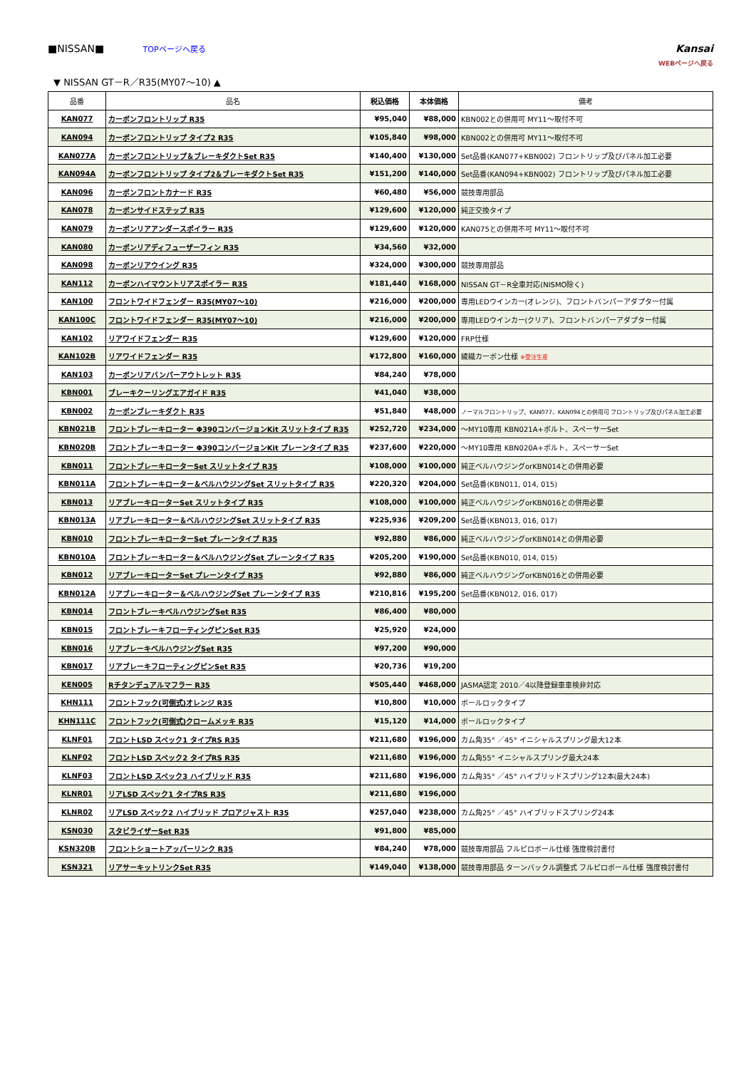■NISSAN■ TOPページへ戻る
Kansai
WEBページへ戻る
▼ NISSAN GT－R／R35(MY07～10) ▲
| 品番 | 品名 | 税込価格 | 本体価格 | 備考 |
| --- | --- | --- | --- | --- |
| KAN077 | カーボンフロントリップ R35 | ¥95,040 | ¥88,000 | KBN002との併用可 MY11～取付不可 |
| KAN094 | カーボンフロントリップ タイプ2 R35 | ¥105,840 | ¥98,000 | KBN002との併用可 MY11～取付不可 |
| KAN077A | カーボンフロントリップ＆ブレーキダクトSet R35 | ¥140,400 | ¥130,000 | Set品番(KAN077+KBN002) フロントリップ及びパネル加工必要 |
| KAN094A | カーボンフロントリップ タイプ2＆ブレーキダクトSet R35 | ¥151,200 | ¥140,000 | Set品番(KAN094+KBN002) フロントリップ及びパネル加工必要 |
| KAN096 | カーボンフロントカナード R35 | ¥60,480 | ¥56,000 | 競技専用部品 |
| KAN078 | カーボンサイドステップ R35 | ¥129,600 | ¥120,000 | 純正交換タイプ |
| KAN079 | カーボンリアアンダースポイラー R35 | ¥129,600 | ¥120,000 | KAN075との併用不可 MY11～取付不可 |
| KAN080 | カーボンリアディフューザーフィン R35 | ¥34,560 | ¥32,000 | |
| KAN098 | カーボンリアウイング R35 | ¥324,000 | ¥300,000 | 競技専用部品 |
| KAN112 | カーボンハイマウントリアスポイラー R35 | ¥181,440 | ¥168,000 | NISSAN GT－R全車対応(NISMO除く) |
| KAN100 | フロントワイドフェンダー R35(MY07～10) | ¥216,000 | ¥200,000 | 専用LEDウインカー(オレンジ)、フロントバンパーアダプター付属 |
| KAN100C | フロントワイドフェンダー R35(MY07～10) | ¥216,000 | ¥200,000 | 専用LEDウインカー(クリア)、フロントバンパーアダプター付属 |
| KAN102 | リアワイドフェンダー R35 | ¥129,600 | ¥120,000 | FRP仕様 |
| KAN102B | リアワイドフェンダー R35 | ¥172,800 | ¥160,000 | 綾織カーボン仕様 ※受注生産 |
| KAN103 | カーボンリアバンパーアウトレット R35 | ¥84,240 | ¥78,000 | |
| KBN001 | ブレーキクーリングエアガイド R35 | ¥41,040 | ¥38,000 | |
| KBN002 | カーボンブレーキダクト R35 | ¥51,840 | ¥48,000 | ノーマルフロントリップ、KAN077、KAN094との併用可 フロントリップ及びパネル加工必要 |
| KBN021B | フロントブレーキローター Φ390コンバージョンKit スリットタイプ R35 | ¥252,720 | ¥234,000 | ～MY10専用 KBN021A+ボルト、スペーサーSet |
| KBN020B | フロントブレーキローター Φ390コンバージョンKit プレーンタイプ R35 | ¥237,600 | ¥220,000 | ～MY10専用 KBN020A+ボルト、スペーサーSet |
| KBN011 | フロントブレーキローターSet スリットタイプ R35 | ¥108,000 | ¥100,000 | 純正ベルハウジングorKBN014との併用必要 |
| KBN011A | フロントブレーキローター＆ベルハウジングSet スリットタイプ R35 | ¥220,320 | ¥204,000 | Set品番(KBN011, 014, 015) |
| KBN013 | リアブレーキローターSet スリットタイプ R35 | ¥108,000 | ¥100,000 | 純正ベルハウジングorKBN016との併用必要 |
| KBN013A | リアブレーキローター＆ベルハウジングSet スリットタイプ R35 | ¥225,936 | ¥209,200 | Set品番(KBN013, 016, 017) |
| KBN010 | フロントブレーキローターSet プレーンタイプ R35 | ¥92,880 | ¥86,000 | 純正ベルハウジングorKBN014との併用必要 |
| KBN010A | フロントブレーキローター＆ベルハウジングSet プレーンタイプ R35 | ¥205,200 | ¥190,000 | Set品番(KBN010, 014, 015) |
| KBN012 | リアブレーキローターSet プレーンタイプ R35 | ¥92,880 | ¥86,000 | 純正ベルハウジングorKBN016との併用必要 |
| KBN012A | リアブレーキローター＆ベルハウジングSet プレーンタイプ R35 | ¥210,816 | ¥195,200 | Set品番(KBN012, 016, 017) |
| KBN014 | フロントブレーキベルハウジングSet R35 | ¥86,400 | ¥80,000 | |
| KBN015 | フロントブレーキフローティングピンSet R35 | ¥25,920 | ¥24,000 | |
| KBN016 | リアブレーキベルハウジングSet R35 | ¥97,200 | ¥90,000 | |
| KBN017 | リアブレーキフローティングピンSet R35 | ¥20,736 | ¥19,200 | |
| KEN005 | Rチタンデュアルマフラー R35 | ¥505,440 | ¥468,000 | JASMA認定 2010／4以降登録車車検非対応 |
| KHN111 | フロントフック(可倒式)オレンジ R35 | ¥10,800 | ¥10,000 | ボールロックタイプ |
| KHN111C | フロントフック(可倒式)クロームメッキ R35 | ¥15,120 | ¥14,000 | ボールロックタイプ |
| KLNF01 | フロントLSD スペック1 タイプRS R35 | ¥211,680 | ¥196,000 | カム角35° ／45° イニシャルスプリング最大12本 |
| KLNF02 | フロントLSD スペック2 タイプRS R35 | ¥211,680 | ¥196,000 | カム角55° イニシャルスプリング最大24本 |
| KLNF03 | フロントLSD スペック3 ハイブリッド R35 | ¥211,680 | ¥196,000 | カム角35° ／45° ハイブリッドスプリング12本(最大24本) |
| KLNR01 | リアLSD スペック1 タイプRS R35 | ¥211,680 | ¥196,000 | |
| KLNR02 | リアLSD スペック2 ハイブリッド プロアジャスト R35 | ¥257,040 | ¥238,000 | カム角25° ／45° ハイブリッドスプリング24本 |
| KSN030 | スタビライザーSet R35 | ¥91,800 | ¥85,000 | |
| KSN320B | フロントショートアッパーリンク R35 | ¥84,240 | ¥78,000 | 競技専用部品 フルピロボール仕様 強度検討書付 |
| KSN321 | リアサーキットリンクSet R35 | ¥149,040 | ¥138,000 | 競技専用部品 ターンバックル調整式 フルピロボール仕様 強度検討書付 |